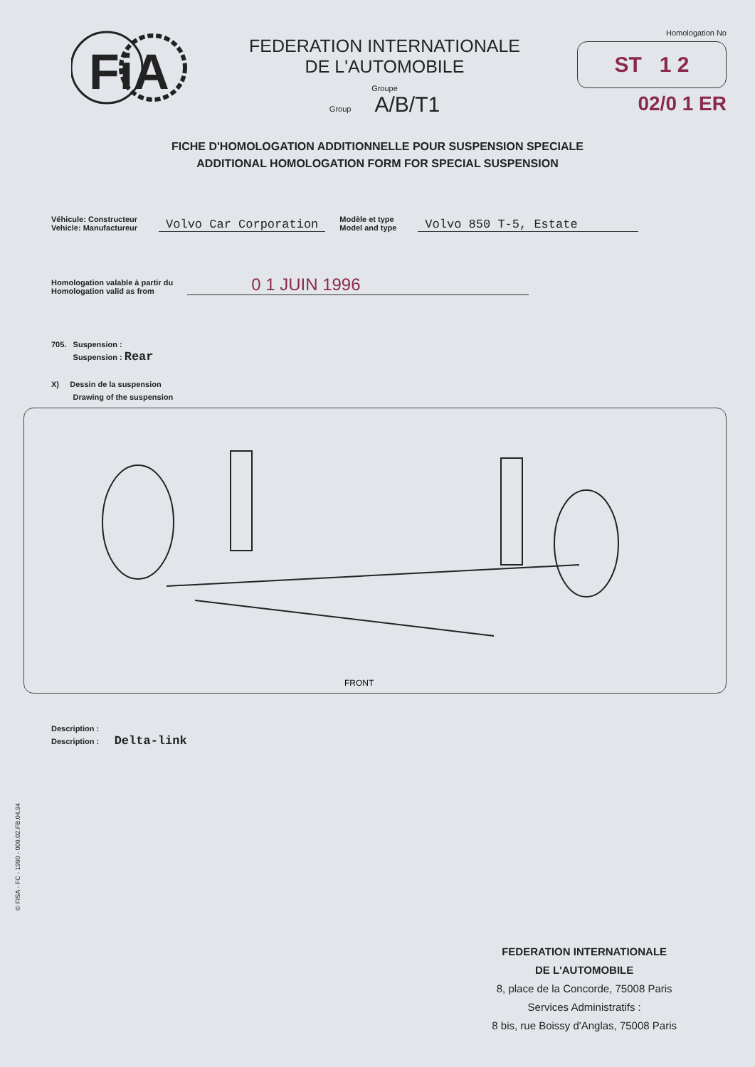FiA
FEDERATION INTERNATIONALE
DE L'AUTOMOBILE
Groupe
Group A/B/T1
Homologation No
ST 1 2
02/0 1 ER
FICHE D'HOMOLOGATION ADDITIONNELLE POUR SUSPENSION SPECIALE
ADDITIONAL HOMOLOGATION FORM FOR SPECIAL SUSPENSION
Véhicule: Constructeur
Vehicle: Manufactureur
Volvo Car Corporation
Modèle et type
Model and type
Volvo 850 T-5, Estate
Homologation valable à partir du
Homologation valid as from
0 1 JUIN 1996
705. Suspension :
Suspension : Rear
X) Dessin de la suspension
Drawing of the suspension
FRONT
Description :
Description : Delta-link
© FISA - FC - 1990 - 009.02.FB.04.94
FEDERATION INTERNATIONALE
DE L'AUTOMOBILE
8, place de la Concorde, 75008 Paris
Services Administratifs :
8 bis, rue Boissy d'Anglas, 75008 Paris